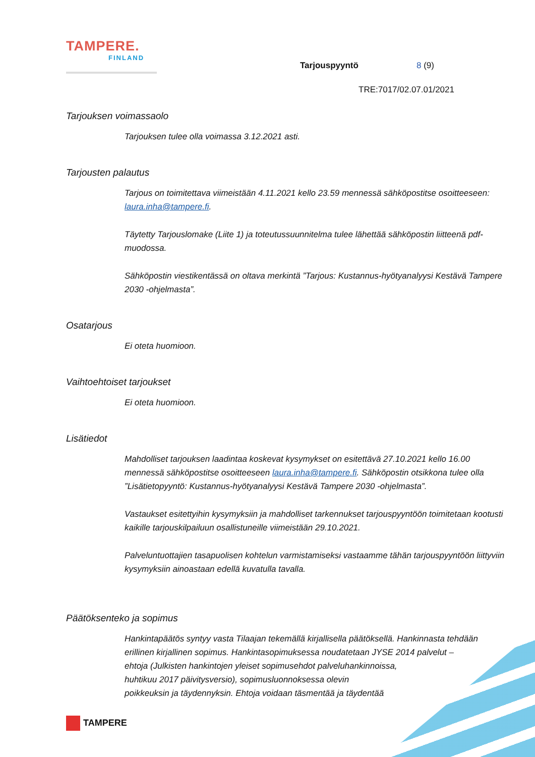TAMPERE.
FINLAND
Tarjouspyyntö 8 (9)
TRE:7017/02.07.01/2021
Tarjouksen voimassaolo
Tarjouksen tulee olla voimassa 3.12.2021 asti.
Tarjousten palautus
Tarjous on toimitettava viimeistään 4.11.2021 kello 23.59 mennessä sähköpostitse osoitteeseen: laura.inha@tampere.fi.
Täytetty Tarjouslomake (Liite 1) ja toteutussuunnitelma tulee lähettää sähköpostin liitteenä pdf-muodossa.
Sähköpostin viestikentässä on oltava merkintä ”Tarjous: Kustannus-hyötyanalyysi Kestävä Tampere 2030 -ohjelmasta”.
Osatarjous
Ei oteta huomioon.
Vaihtoehtoiset tarjoukset
Ei oteta huomioon.
Lisätiedot
Mahdolliset tarjouksen laadintaa koskevat kysymykset on esitettävä 27.10.2021 kello 16.00 mennessä sähköpostitse osoitteeseen laura.inha@tampere.fi. Sähköpostin otsikkona tulee olla ”Lisätietopyyntö: Kustannus-hyötyanalyysi Kestävä Tampere 2030 -ohjelmasta”.
Vastaukset esitettyihin kysymyksiin ja mahdolliset tarkennukset tarjouspyyntöön toimitetaan kootusti kaikille tarjouskilpailuun osallistuneille viimeistään 29.10.2021.
Palveluntuottajien tasapuolisen kohtelun varmistamiseksi vastaamme tähän tarjouspyyntöön liittyviin kysymyksiin ainoastaan edellä kuvatulla tavalla.
Päätöksenteko ja sopimus
Hankintapäätös syntyy vasta Tilaajan tekemällä kirjallisella päätöksellä. Hankinnasta tehdään erillinen kirjallinen sopimus. Hankintasopimuksessa noudatetaan JYSE 2014 palvelut –
ehtoja (Julkisten hankintojen yleiset sopimusehdot palveluhankinnoissa,
huhtikuu 2017 päivitysversio), sopimusluonnoksessa olevin
poikkeuksin ja täydennyksin. Ehtoja voidaan täsmentää ja täydentää
TAMPERE